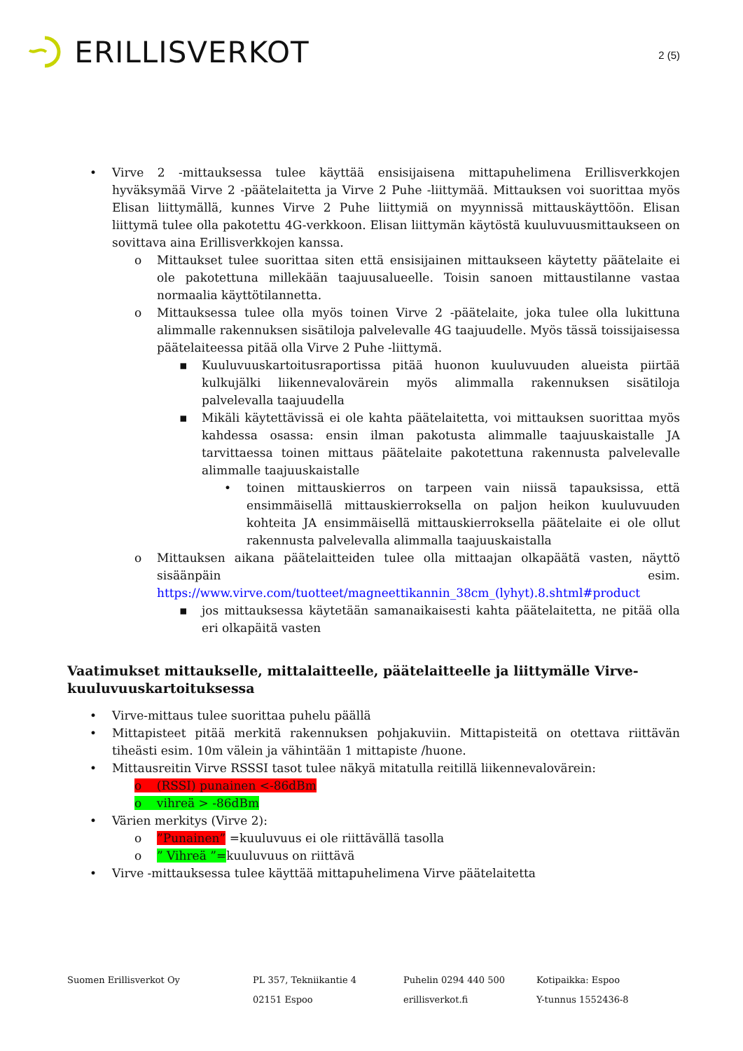ERILLISVERKOT
2 (5)
• Virve 2 -mittauksessa tulee käyttää ensisijaisena mittapuhelimena Erillisverkkojen hyväksymää Virve 2 -päätelaitetta ja Virve 2 Puhe -liittymää. Mittauksen voi suorittaa myös Elisan liittymällä, kunnes Virve 2 Puhe liittymiä on myynnissä mittauskäyttöön. Elisan liittymä tulee olla pakotettu 4G-verkkoon. Elisan liittymän käytöstä kuuluvuusmittaukseen on sovittava aina Erillisverkkojen kanssa.
o Mittaukset tulee suorittaa siten että ensisijainen mittaukseen käytetty päätelaite ei ole pakotettuna millekään taajuusalueelle. Toisin sanoen mittaustilanne vastaa normaalia käyttötilannetta.
o Mittauksessa tulee olla myös toinen Virve 2 -päätelaite, joka tulee olla lukittuna alimmalle rakennuksen sisätiloja palvelevalle 4G taajuudelle. Myös tässä toissijaisessa päätelaiteessa pitää olla Virve 2 Puhe -liittymä.
▪ Kuuluvuuskartoitusraportissa pitää huonon kuuluvuuden alueista piirtää kulkujälki liikennevalovärein myös alimmalla rakennuksen sisätiloja palvelevalla taajuudella
▪ Mikäli käytettävissä ei ole kahta päätelaitetta, voi mittauksen suorittaa myös kahdessa osassa: ensin ilman pakotusta alimmalle taajuuskaistalle JA tarvittaessa toinen mittaus päätelaite pakotettuna rakennusta palvelevalle alimmalle taajuuskaistalle
• toinen mittauskierros on tarpeen vain niissä tapauksissa, että ensimmäisellä mittauskierroksella on paljon heikon kuuluvuuden kohteita JA ensimmäisellä mittauskierroksella päätelaite ei ole ollut rakennusta palvelevalla alimmalla taajuuskaistalla
o Mittauksen aikana päätelaitteiden tulee olla mittaajan olkapäätä vasten, näyttö sisäänpäin esim. https://www.virve.com/tuotteet/magneettikannin_38cm_(lyhyt).8.shtml#product
▪ jos mittauksessa käytetään samanaikaisesti kahta päätelaitetta, ne pitää olla eri olkapäitä vasten
Vaatimukset mittaukselle, mittalaitteelle, päätelaitteelle ja liittymälle Virve-kuuluvuuskartoituksessa
• Virve-mittaus tulee suorittaa puhelu päällä
• Mittapisteet pitää merkitä rakennuksen pohjakuviin. Mittapisteitä on otettava riittävän tiheästi esim. 10m välein ja vähintään 1 mittapiste /huone.
• Mittausreitin Virve RSSSI tasot tulee näkyä mitatulla reitillä liikennevalovärein:
o (RSSI) punainen <-86dBm
o vihreä > -86dBm
• Värien merkitys (Virve 2):
o”Punainen” =kuuluvuus ei ole riittävällä tasolla
o” Vihreä ”=kuuluvuus on riittävä
• Virve -mittauksessa tulee käyttää mittapuhelimena Virve päätelaitetta
Suomen Erillisverkot Oy PL 357, Tekniikantie 4
02151 Espoo
Puhelin 0294 440 500
erillisverkot.fi
Kotipaikka: Espoo
Y-tunnus 1552436-8